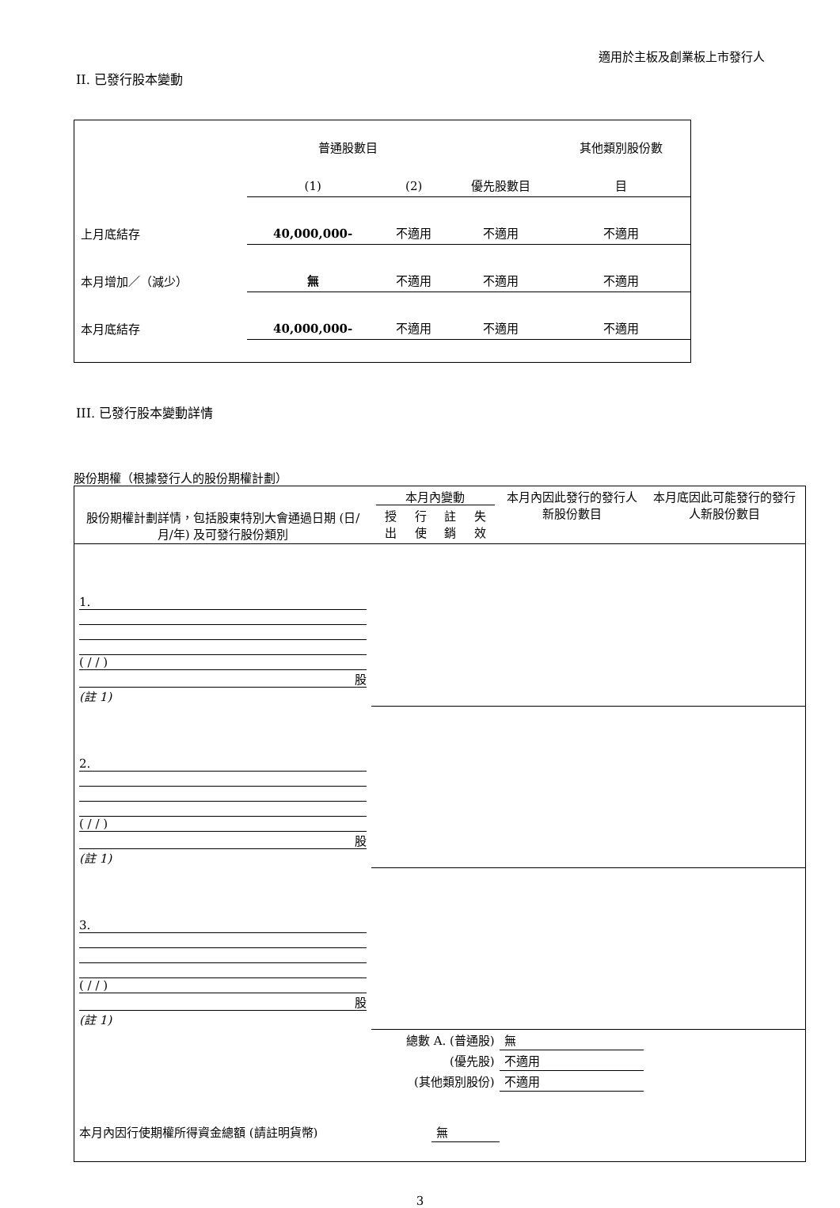適用於主板及創業板上市發行人
II. 已發行股本變動
| | 普通股數目 | | | 其他類別股份數 |
| | (1) | (2) | 優先股數目 | 目 |
| 上月底結存 | 40,000,000- | 不適用 | 不適用 | 不適用 |
| 本月增加／（減少） | 無 | 不適用 | 不適用 | 不適用 |
| 本月底結存 | 40,000,000- | 不適用 | 不適用 | 不適用 |
III. 已發行股本變動詳情
股份期權（根據發行人的股份期權計劃）
| 股份期權計劃詳情，包括股東特別大會通過日期 (日/月/年) 及可發行股份類別 | 本月內變動 / 授出 / 行使 / 註銷 / 失效 / | | | | 本月內因此發行的發行人新股份數目 | 本月底因此可能發行的發行人新股份數目 |
| 1. ( / / ) 股 (註 1) | | | | | | |
| 2. ( / / ) 股 (註 1) | | | | | | |
| 3. ( / / ) 股 (註 1) | | | | | | |
| 總數 A. (普通股) | | | | | 無 | |
| (優先股) | | | | | 不適用 | |
| (其他類別股份) | | | | | 不適用 | |
| 本月內因行使期權所得資金總額 (請註明貨幣) | | | 無 | | | |
3